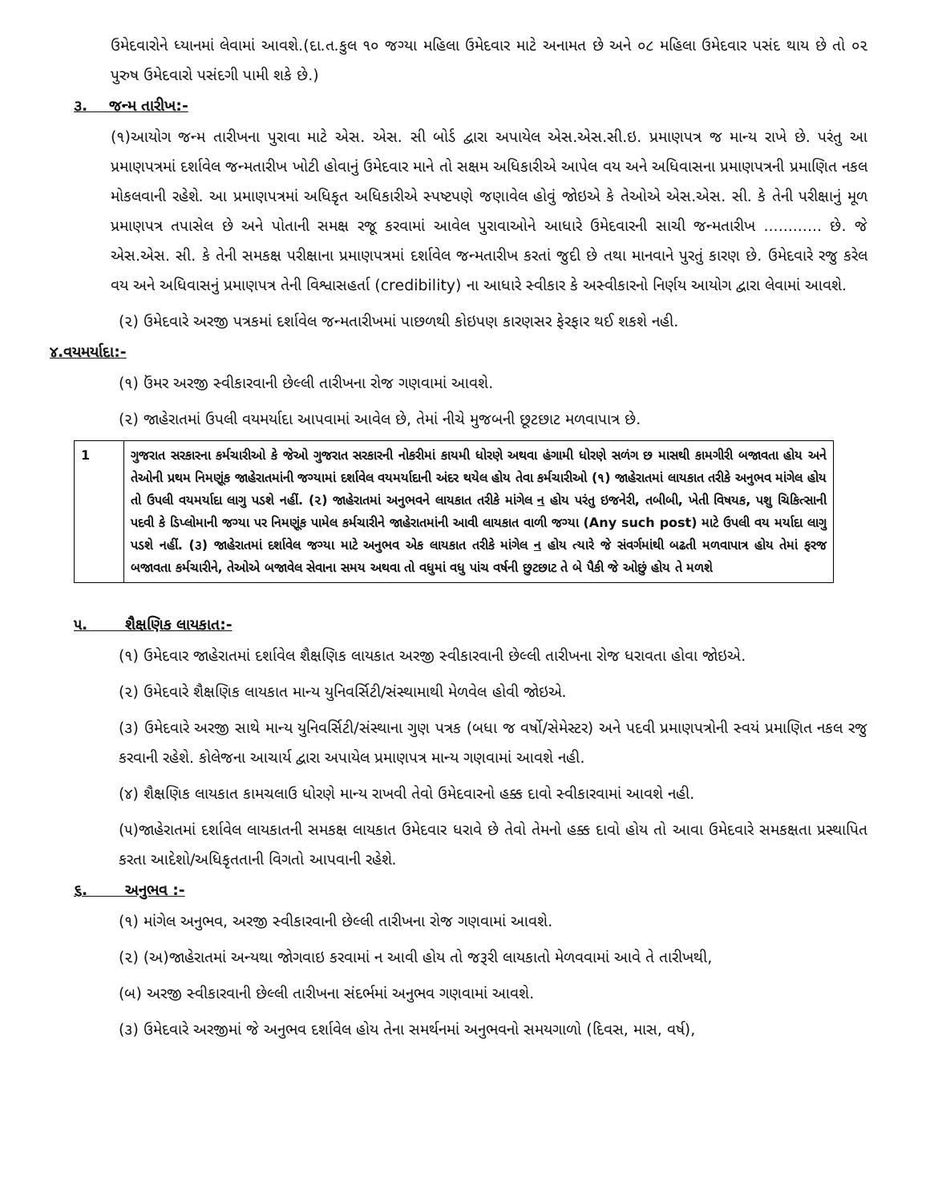ઉમેદવારોને ધ્યાનમાં લેવામાં આવશે.(દા.ત.કુલ ૧૦ જગ્યા મહિલા ઉમેદવાર માટે અનામત છે અને ૦૮ મહિલા ઉમેદવાર પસંદ થાય છે તો ૦૨ પુરુષ ઉમેદવારો પસંદગી પામી શકે છે.)
૩. જન્મ તારીખ:-
(૧)આયોગ જન્મ તારીખના પુરાવા માટે એસ. એસ. સી બોર્ડ દ્વારા અપાયેલ એસ.એસ.સી.ઇ. પ્રમાણપત્ર જ માન્ય રાખે છે. પરંતુ આ પ્રમાણપત્રમાં દર્શાવેલ જન્મતારીખ ખોટી હોવાનું ઉમેદવાર માને તો સક્ષમ અધિકારીએ આપેલ વય અને અધિવાસના પ્રમાણપત્રની પ્રમાણિત નકલ મોકલવાની રહેશે. આ પ્રમાણપત્રમાં અધિકૃત અધિકારીએ સ્પષ્ટપણે જણાવેલ હોવું જોઇએ કે તેઓએ એસ.એસ. સી. કે તેની પરીક્ષાનું મૂળ પ્રમાણપત્ર તપાસેલ છે અને પોતાની સમક્ષ રજૂ કરવામાં આવેલ પુરાવાઓને આધારે ઉમેદવારની સાચી જન્મતારીખ ............ છે. જે એસ.એસ. સી. કે તેની સમકક્ષ પરીક્ષાના પ્રમાણપત્રમાં દર્શાવેલ જન્મતારીખ કરતાં જુદી છે તથા માનવાને પુરતું કારણ છે. ઉમેદવારે રજુ કરેલ વય અને અધિવાસનું પ્રમાણપત્ર તેની વિશ્વાસહર્તા (credibility) ના આધારે સ્વીકાર કે અસ્વીકારનો નિર્ણય આયોગ દ્વારા લેવામાં આવશે.
(૨) ઉમેદવારે અરજી પત્રકમાં દર્શાવેલ જન્મતારીખમાં પાછળથી કોઇપણ કારણસર ફેરફાર થઈ શકશે નહી.
૪.વયમર્યાદા:-
(૧) ઉંમર અરજી સ્વીકારવાની છેલ્લી તારીખના રોજ ગણવામાં આવશે.
(૨) જાહેરાતમાં ઉપલી વયમર્યાદા આપવામાં આવેલ છે, તેમાં નીચે મુજબની છૂટછાટ મળવાપાત્ર છે.
| 1 | ગુજરાત સરકારના કર્મચારીઓ કે જેઓ ગુજરાત સરકારની નોકરીમાં કાયમી ધોરણે અથવા હંગામી ધોરણે સળંગ છ માસથી કામગીરી બજાવતા હોય અને તેઓની પ્રથમ નિમણૂંક જાહેરાતમાંની જગ્યામાં દર્શાવેલ વયમર્યાદાની અંદર થયેલ હોય તેવા કર્મચારીઓ (૧) જાહેરાતમાં લાયકાત તરીકે અનુભવ માંગેલ હોય તો ઉપલી વયમર્યાદા લાગુ પડશે નહીં. (૨) જાહેરાતમાં અનુભવને લાયકાત તરીકે માંગેલ ન હોય પરંતુ ઇજનેરી, તબીબી, ખેતી વિષયક, પશુ ચિકિત્સાની પદવી કે ડિપ્લોમાની જગ્યા પર નિમણૂંક પામેલ કર્મચારીને જાહેરાતમાંની આવી લાયકાત વાળી જગ્યા (Any such post) માટે ઉપલી વય મર્યાદા લાગુ પડશે નહીં. (૩) જાહેરાતમાં દર્શાવેલ જગ્યા માટે અનુભવ એક લાયકાત તરીકે માંગેલ ન હોય ત્યારે જે સંવર્ગમાંથી બઢતી મળવાપાત્ર હોય તેમાં ફરજ બજાવતા કર્મચારીને, તેઓએ બજાવેલ સેવાના સમય અથવા તો વધુમાં વધુ પાંચ વર્ષની છુટછાટ તે બે પૈકી જે ઓછું હોય તે મળશે |
૫. શૈક્ષણિક લાયકાત:-
(૧) ઉમેદવાર જાહેરાતમાં દર્શાવેલ શૈક્ષણિક લાયકાત અરજી સ્વીકારવાની છેલ્લી તારીખના રોજ ધરાવતા હોવા જોઇએ.
(૨) ઉમેદવારે શૈક્ષણિક લાયકાત માન્ય યુનિવર્સિટી/સંસ્થામાથી મેળવેલ હોવી જોઇએ.
(૩) ઉમેદવારે અરજી સાથે માન્ય યુનિવર્સિટી/સંસ્થાના ગુણ પત્રક (બધા જ વર્ષો/સેમેસ્ટર) અને પદવી પ્રમાણપત્રોની સ્વયં પ્રમાણિત નકલ રજુ કરવાની રહેશે. કોલેજના આચાર્ય દ્વારા અપાયેલ પ્રમાણપત્ર માન્ય ગણવામાં આવશે નહી.
(૪) શૈક્ષણિક લાયકાત કામચલાઉ ધોરણે માન્ય રાખવી તેવો ઉમેદવારનો હક્ક દાવો સ્વીકારવામાં આવશે નહી.
(૫)જાહેરાતમાં દર્શાવેલ લાયકાતની સમકક્ષ લાયકાત ઉમેદવાર ધરાવે છે તેવો તેમનો હક્ક દાવો હોય તો આવા ઉમેદવારે સમકક્ષતા પ્રસ્થાપિત કરતા આદેશો/અધિકૃતતાની વિગતો આપવાની રહેશે.
૬. અનુભવ :-
(૧) માંગેલ અનુભવ, અરજી સ્વીકારવાની છેલ્લી તારીખના રોજ ગણવામાં આવશે.
(૨) (અ)જાહેરાતમાં અન્યથા જોગવાઇ કરવામાં ન આવી હોય તો જરૂરી લાયકાતો મેળવવામાં આવે તે તારીખથી,
(બ) અરજી સ્વીકારવાની છેલ્લી તારીખના સંદર્ભમાં અનુભવ ગણવામાં આવશે.
(૩) ઉમેદવારે અરજીમાં જે અનુભવ દર્શાવેલ હોય તેના સમર્થનમાં અનુભવનો સમયગાળો (દિવસ, માસ, વર્ષ),